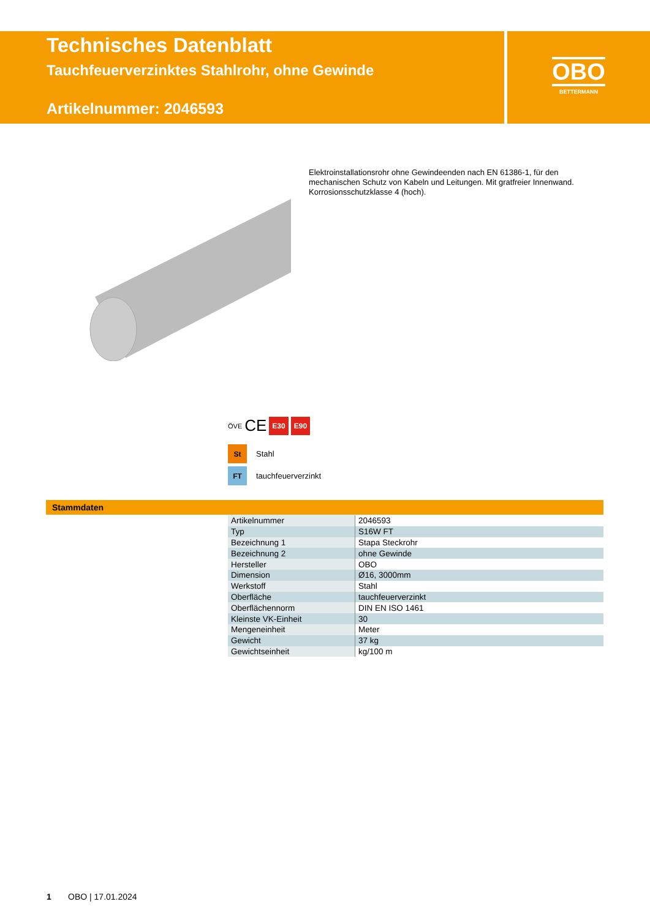Technisches Datenblatt
Tauchfeuerverzinktes Stahlrohr, ohne Gewinde
Artikelnummer: 2046593
OBO
BETTERMANN
Elektroinstallationsrohr ohne Gewindeenden nach EN 61386-1, für den mechanischen Schutz von Kabeln und Leitungen. Mit gratfreier Innenwand. Korrosionsschutzklasse 4 (hoch).
ÖVE CE E30 E90
St Stahl
FT tauchfeuerverzinkt
Stammdaten
| Artikelnummer | 2046593 |
| Typ | S16W FT |
| Bezeichnung 1 | Stapa Steckrohr |
| Bezeichnung 2 | ohne Gewinde |
| Hersteller | OBO |
| Dimension | Ø16, 3000mm |
| Werkstoff | Stahl |
| Oberfläche | tauchfeuerverzinkt |
| Oberflächennorm | DIN EN ISO 1461 |
| Kleinste VK-Einheit | 30 |
| Mengeneinheit | Meter |
| Gewicht | 37 kg |
| Gewichtseinheit | kg/100 m |
1 OBO | 17.01.2024